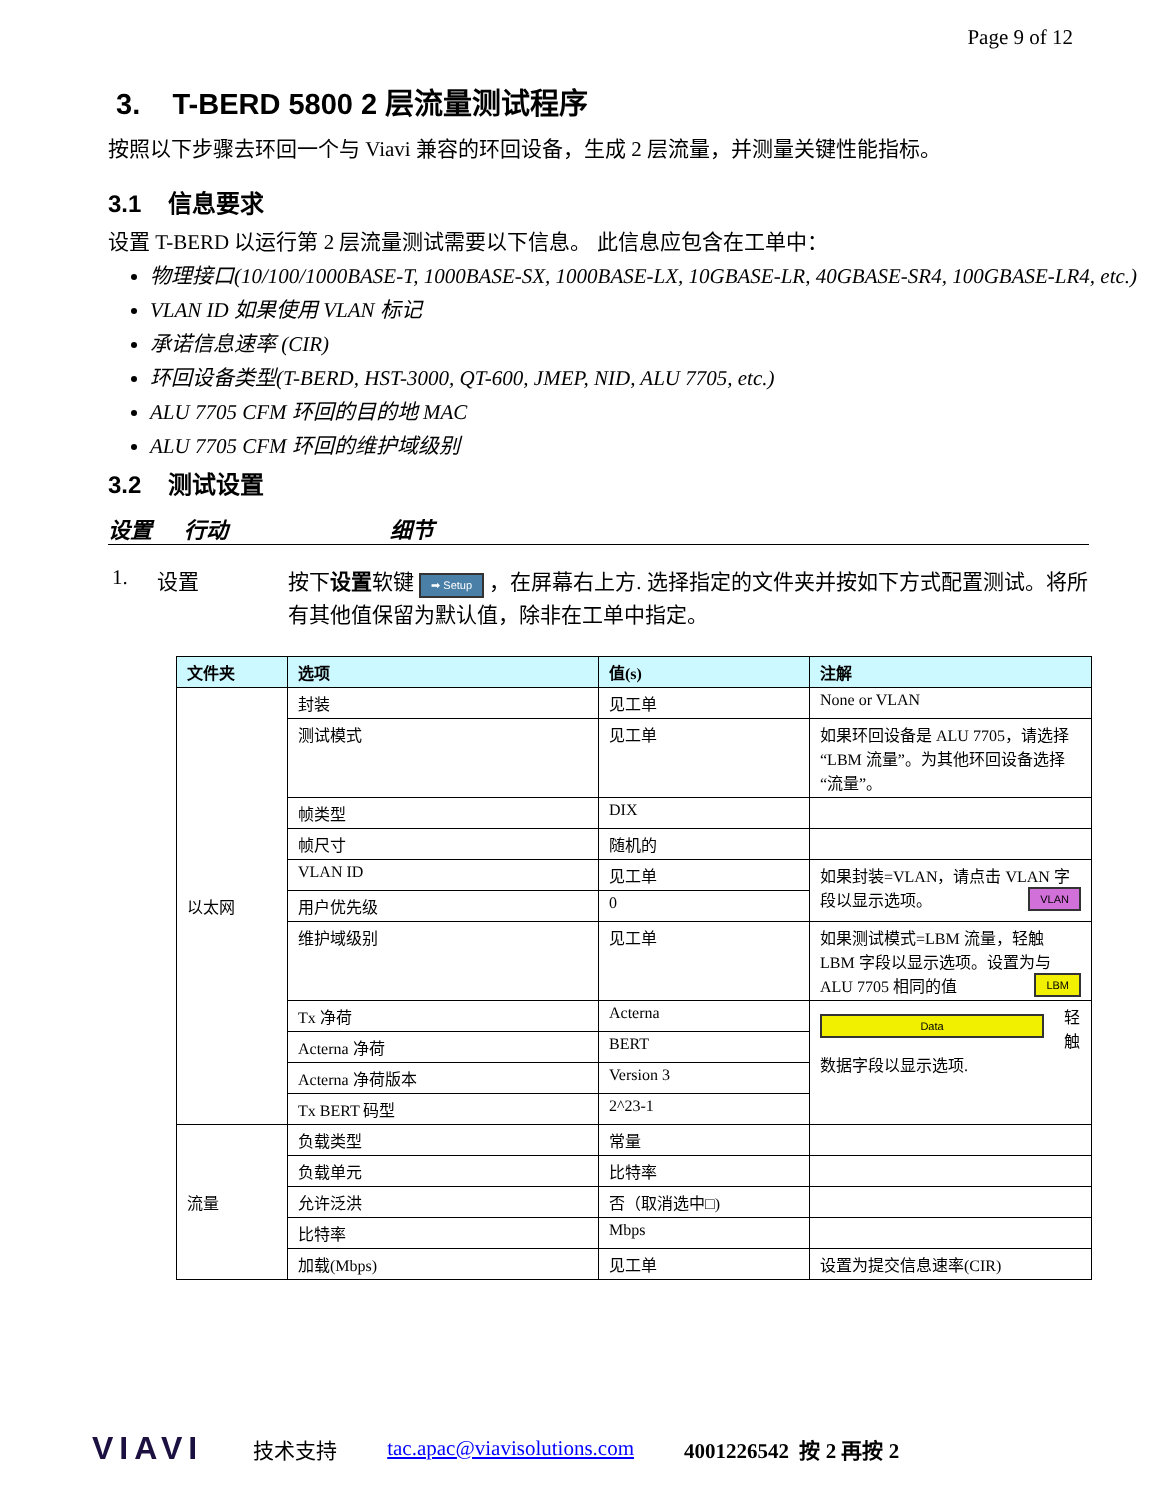Page 9 of 12
3. T-BERD 5800 2 层流量测试程序
按照以下步骤去环回一个与 Viavi 兼容的环回设备，生成 2 层流量，并测量关键性能指标。
3.1 信息要求
设置 T-BERD 以运行第 2 层流量测试需要以下信息。 此信息应包含在工单中：
物理接口(10/100/1000BASE-T, 1000BASE-SX, 1000BASE-LX, 10GBASE-LR, 40GBASE-SR4, 100GBASE-LR4, etc.)
VLAN ID 如果使用 VLAN 标记
承诺信息速率 (CIR)
环回设备类型(T-BERD, HST-3000, QT-600, JMEP, NID, ALU 7705, etc.)
ALU 7705 CFM 环回的目的地 MAC
ALU 7705 CFM 环回的维护域级别
3.2 测试设置
设置 行动 细节
1. 设置 按下设置软键 ➡ Setup ，在屏幕右上方. 选择指定的文件夹并按如下方式配置测试。将所有其他值保留为默认值，除非在工单中指定。
| 文件夹 | 选项 | 值(s) | 注解 |
| --- | --- | --- | --- |
| 以太网 | 封装 | 见工单 | None or VLAN |
| | 测试模式 | 见工单 | 如果环回设备是 ALU 7705，请选择“LBM 流量”。为其他环回设备选择“流量”。 |
| | 帧类型 | DIX | |
| | 帧尺寸 | 随机的 | |
| | VLAN ID | 见工单 | 如果封装=VLAN，请点击 VLAN 字段以显示选项。 VLAN |
| | 用户优先级 | 0 | |
| | 维护域级别 | 见工单 | 如果测试模式=LBM 流量，轻触 LBM 字段以显示选项。设置为与 ALU 7705 相同的值 LBM |
| | Tx 净荷 | Acterna | Data 轻触数据字段以显示选项. |
| | Acterna 净荷 | BERT | |
| | Acterna 净荷版本 | Version 3 | |
| | Tx BERT 码型 | 2^23-1 | |
| 流量 | 负载类型 | 常量 | |
| | 负载单元 | 比特率 | |
| | 允许泛洪 | 否（取消选中□) | |
| | 比特率 | Mbps | |
| | 加载(Mbps) | 见工单 | 设置为提交信息速率(CIR) |
VIAVI 技术支持 tac.apac@viavisolutions.com 4001226542 按 2 再按 2